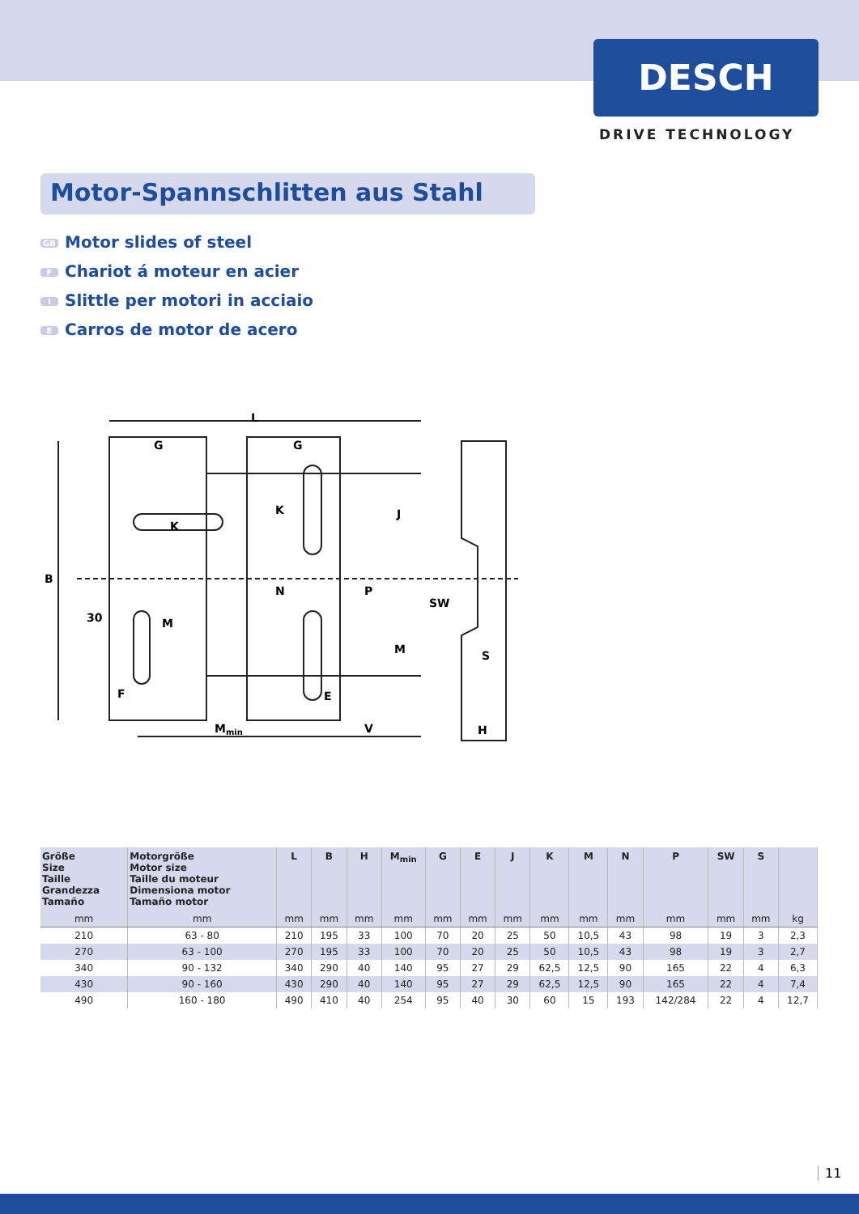DESCH
DRIVE TECHNOLOGY
Motor-Spannschlitten aus Stahl
GB Motor slides of steel
F Chariot á moteur en acier
I Slittle per motori in acciaio
E Carros de motor de acero
L
G
G
B
K
K
N
P
J
M
M
30
F
E
SW
S
Mmin
V
H
| Größe Size Taille Grandezza Tamaño | Motorgröße Motor size Taille du moteur Dimensiona motor Tamaño motor | L | B | H | M<sub>min</sub> | G | E | J | K | M | N | P | SW | S | |
| --- | --- | --- | --- | --- | --- | --- | --- | --- | --- | --- | --- | --- | --- | --- | --- |
| mm | mm | mm | mm | mm | mm | mm | mm | mm | mm | mm | mm | mm | mm | mm | kg |
| 210 | 63 - 80 | 210 | 195 | 33 | 100 | 70 | 20 | 25 | 50 | 10,5 | 43 | 98 | 19 | 3 | 2,3 |
| 270 | 63 - 100 | 270 | 195 | 33 | 100 | 70 | 20 | 25 | 50 | 10,5 | 43 | 98 | 19 | 3 | 2,7 |
| 340 | 90 - 132 | 340 | 290 | 40 | 140 | 95 | 27 | 29 | 62,5 | 12,5 | 90 | 165 | 22 | 4 | 6,3 |
| 430 | 90 - 160 | 430 | 290 | 40 | 140 | 95 | 27 | 29 | 62,5 | 12,5 | 90 | 165 | 22 | 4 | 7,4 |
| 490 | 160 - 180 | 490 | 410 | 40 | 254 | 95 | 40 | 30 | 60 | 15 | 193 | 142/284 | 22 | 4 | 12,7 |
11